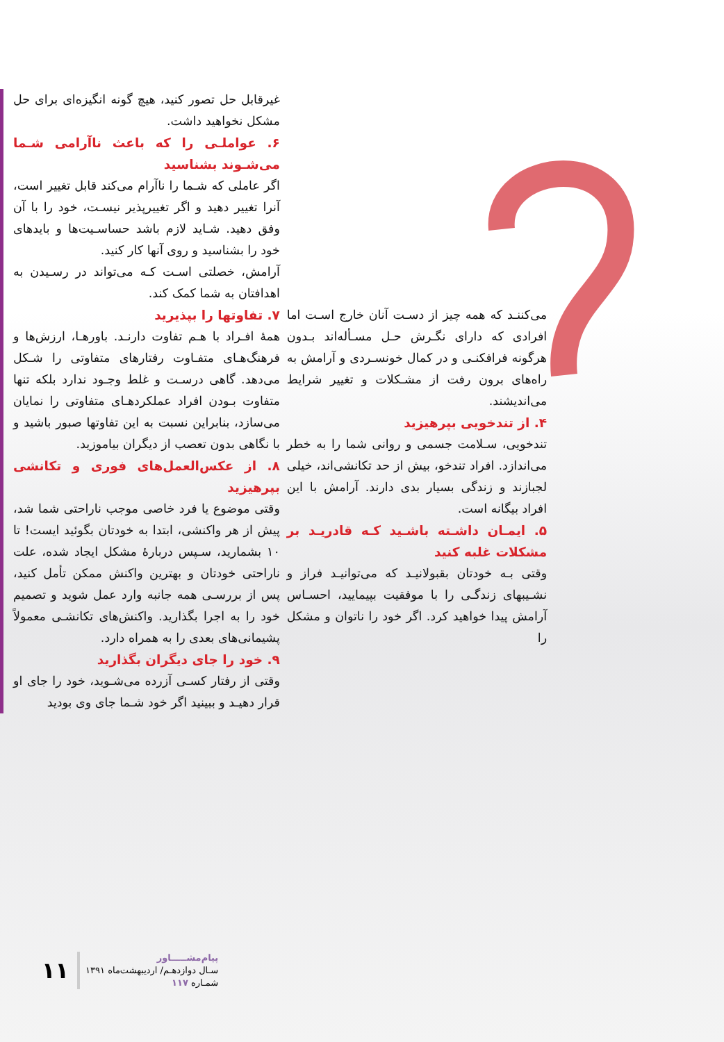غیرقابل حل تصور کنید، هیچ گونه انگیزه‌ای برای حل مشکل نخواهید داشت.
۶. عواملـی را که باعث ناآرامی شـما می‌شـوند بشناسید
اگر عاملی که شـما را ناآرام می‌کند قابل تغییر است، آنرا تغییر دهید و اگر تغییرپذیر نیسـت، خود را با آن وفق دهید. شـاید لازم باشد حساسـیت‌ها و بایدهای خود را بشناسید و روی آنها کار کنید.
آرامش، خصلتی اسـت کـه می‌تواند در رسـیدن به اهدافتان به شما کمک کند.
۷. تفاوتها را بپذیرید
همهٔ افـراد با هـم تفاوت دارنـد. باورهـا، ارزش‌ها و فرهنگ‌هـای متفـاوت رفتارهای متفاوتی را شـکل می‌دهد. گاهی درسـت و غلط وجـود ندارد بلکه تنها متفاوت بـودن افراد عملکردهـای متفاوتی را نمایان می‌سازد، بنابراین نسبت به این تفاوتها صبور باشید و با نگاهی بدون تعصب از دیگران بیاموزید.
۸. از عکس‌العمل‌های فوری و تکانشی بپرهیزید
وقتی موضوع یا فرد خاصی موجب ناراحتی شما شد، پیش از هر واکنشی، ابتدا به خودتان بگوئید ایست! تا ۱۰ بشمارید، سـپس دربارهٔ مشکل ایجاد شده، علت ناراحتی خودتان و بهترین واکنش ممکن تأمل کنید، پس از بررسـی همه جانبه وارد عمل شوید و تصمیم خود را به اجرا بگذارید. واکنش‌های تکانشـی معمولاً پشیمانی‌های بعدی را به همراه دارد.
۹. خود را جای دیگران بگذارید
وقتی از رفتار کسـی آزرده می‌شـوید، خود را جای او قرار دهیـد و ببینید اگر خود شـما جای وی بودید
می‌کننـد که همه چیز از دسـت آنان خارج اسـت اما افرادی که دارای نگـرش حـل مسـأله‌اند بـدون هرگونه فرافکنـی و در کمال خونسـردی و آرامش به راه‌های برون رفت از مشـکلات و تغییر شرایط می‌اندیشند.
۴. از تندخویی بپرهیزید
تندخویی، سـلامت جسمی و روانی شما را به خطر می‌اندازد. افراد تندخو، بیش از حد تکانشی‌اند، خیلی لجبازند و زندگی بسیار بدی دارند. آرامش با این افراد بیگانه است.
۵. ایمـان داشـته باشـید کـه قادریـد بر مشکلات غلبه کنید
وقتی بـه خودتان بقبولانیـد که می‌توانیـد فراز و نشـیبهای زندگـی را با موفقیت بپیمایید، احسـاس آرامش پیدا خواهید کرد. اگر خود را ناتوان و مشکل را
۱۱
پیام‌مشـــــاور
سـال دوازدهـم/ اردیبهشت‌ماه ۱۳۹۱
شمـاره ۱۱۷